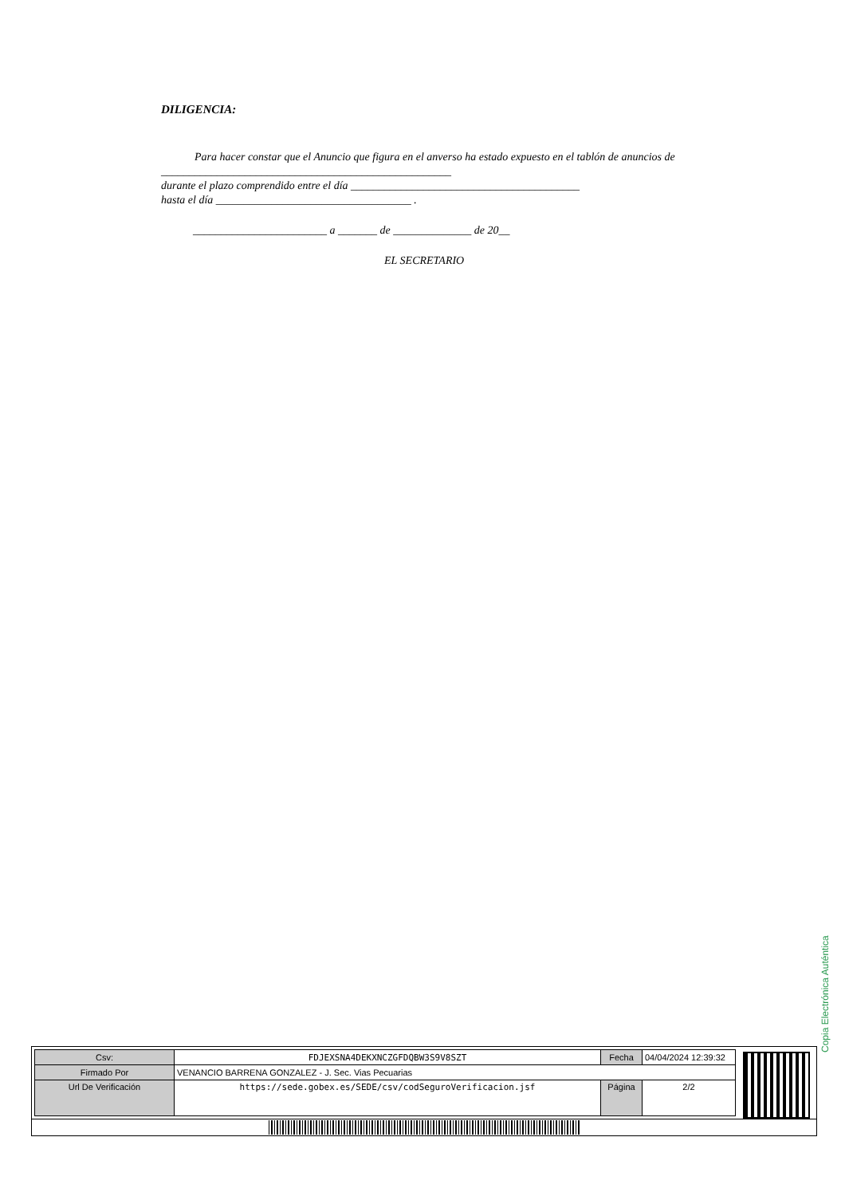DILIGENCIA:
Para hacer constar que el Anuncio que figura en el anverso ha estado expuesto en el tablón de anuncios de ____________________________________________________
durante el plazo comprendido entre el día _________________________________________
hasta el día ___________________________________ .
________________________ a _______ de ______________ de 20__
EL SECRETARIO
Copia Electrónica Auténtica
| Csv: | FDJEXSNA4DEKXNCZGFDQBW3S9V8SZT | Fecha | 04/04/2024 12:39:32 |
| Firmado Por | VENANCIO BARRENA GONZALEZ - J. Sec. Vias Pecuarias | | |
| Url De Verificación | https://sede.gobex.es/SEDE/csv/codSeguroVerificacion.jsf | Página | 2/2 |